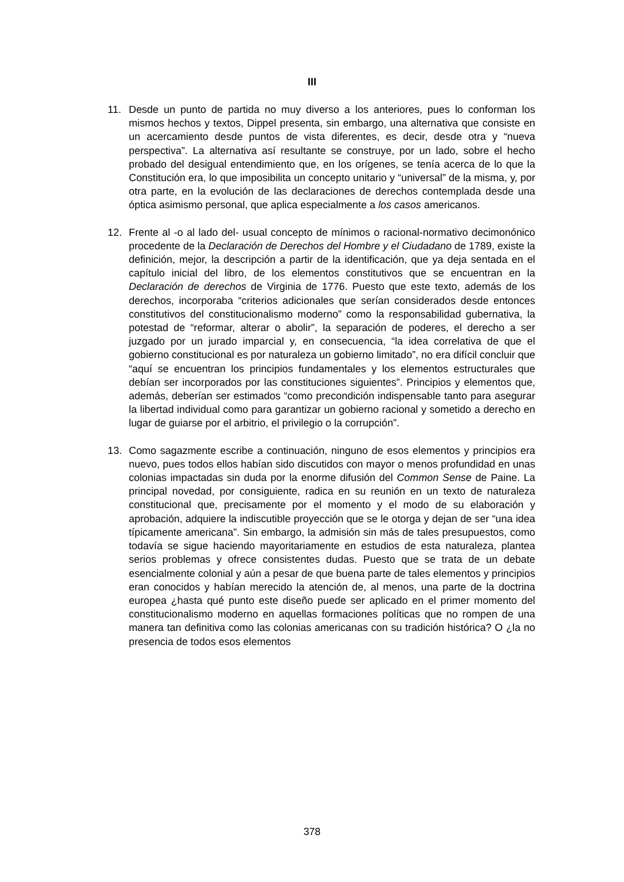III
11. Desde un punto de partida no muy diverso a los anteriores, pues lo conforman los mismos hechos y textos, Dippel presenta, sin embargo, una alternativa que consiste en un acercamiento desde puntos de vista diferentes, es decir, desde otra y “nueva perspectiva”. La alternativa así resultante se construye, por un lado, sobre el hecho probado del desigual entendimiento que, en los orígenes, se tenía acerca de lo que la Constitución era, lo que imposibilita un concepto unitario y “universal” de la misma, y, por otra parte, en la evolución de las declaraciones de derechos contemplada desde una óptica asimismo personal, que aplica especialmente a los casos americanos.
12. Frente al -o al lado del- usual concepto de mínimos o racional-normativo decimonónico procedente de la Declaración de Derechos del Hombre y el Ciudadano de 1789, existe la definición, mejor, la descripción a partir de la identificación, que ya deja sentada en el capítulo inicial del libro, de los elementos constitutivos que se encuentran en la Declaración de derechos de Virginia de 1776. Puesto que este texto, además de los derechos, incorporaba “criterios adicionales que serían considerados desde entonces constitutivos del constitucionalismo moderno” como la responsabilidad gubernativa, la potestad de “reformar, alterar o abolir”, la separación de poderes, el derecho a ser juzgado por un jurado imparcial y, en consecuencia, “la idea correlativa de que el gobierno constitucional es por naturaleza un gobierno limitado”, no era difícil concluir que “aquí se encuentran los principios fundamentales y los elementos estructurales que debían ser incorporados por las constituciones siguientes”. Principios y elementos que, además, deberían ser estimados “como precondición indispensable tanto para asegurar la libertad individual como para garantizar un gobierno racional y sometido a derecho en lugar de guiarse por el arbitrio, el privilegio o la corrupción”.
13. Como sagazmente escribe a continuación, ninguno de esos elementos y principios era nuevo, pues todos ellos habían sido discutidos con mayor o menos profundidad en unas colonias impactadas sin duda por la enorme difusión del Common Sense de Paine. La principal novedad, por consiguiente, radica en su reunión en un texto de naturaleza constitucional que, precisamente por el momento y el modo de su elaboración y aprobación, adquiere la indiscutible proyección que se le otorga y dejan de ser “una idea típicamente americana”. Sin embargo, la admisión sin más de tales presupuestos, como todavía se sigue haciendo mayoritariamente en estudios de esta naturaleza, plantea serios problemas y ofrece consistentes dudas. Puesto que se trata de un debate esencialmente colonial y aún a pesar de que buena parte de tales elementos y principios eran conocidos y habían merecido la atención de, al menos, una parte de la doctrina europea ¿hasta qué punto este diseño puede ser aplicado en el primer momento del constitucionalismo moderno en aquellas formaciones políticas que no rompen de una manera tan definitiva como las colonias americanas con su tradición histórica? O ¿la no presencia de todos esos elementos
378